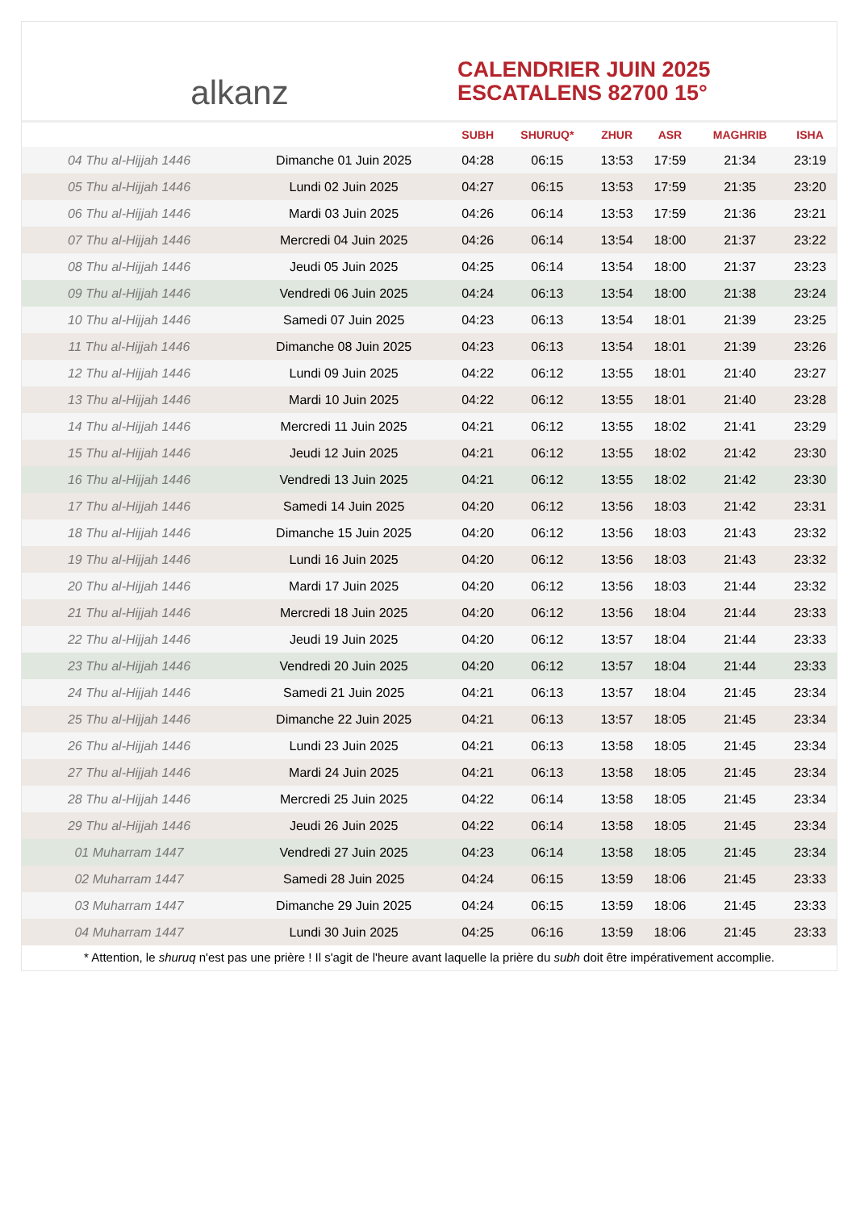alkanz
CALENDRIER JUIN 2025
ESCATALENS 82700 15°
| | | SUBH | SHURUQ* | ZHUR | ASR | MAGHRIB | ISHA |
| --- | --- | --- | --- | --- | --- | --- | --- |
| 04 Thu al-Hijjah 1446 | Dimanche 01 Juin 2025 | 04:28 | 06:15 | 13:53 | 17:59 | 21:34 | 23:19 |
| 05 Thu al-Hijjah 1446 | Lundi 02 Juin 2025 | 04:27 | 06:15 | 13:53 | 17:59 | 21:35 | 23:20 |
| 06 Thu al-Hijjah 1446 | Mardi 03 Juin 2025 | 04:26 | 06:14 | 13:53 | 17:59 | 21:36 | 23:21 |
| 07 Thu al-Hijjah 1446 | Mercredi 04 Juin 2025 | 04:26 | 06:14 | 13:54 | 18:00 | 21:37 | 23:22 |
| 08 Thu al-Hijjah 1446 | Jeudi 05 Juin 2025 | 04:25 | 06:14 | 13:54 | 18:00 | 21:37 | 23:23 |
| 09 Thu al-Hijjah 1446 | Vendredi 06 Juin 2025 | 04:24 | 06:13 | 13:54 | 18:00 | 21:38 | 23:24 |
| 10 Thu al-Hijjah 1446 | Samedi 07 Juin 2025 | 04:23 | 06:13 | 13:54 | 18:01 | 21:39 | 23:25 |
| 11 Thu al-Hijjah 1446 | Dimanche 08 Juin 2025 | 04:23 | 06:13 | 13:54 | 18:01 | 21:39 | 23:26 |
| 12 Thu al-Hijjah 1446 | Lundi 09 Juin 2025 | 04:22 | 06:12 | 13:55 | 18:01 | 21:40 | 23:27 |
| 13 Thu al-Hijjah 1446 | Mardi 10 Juin 2025 | 04:22 | 06:12 | 13:55 | 18:01 | 21:40 | 23:28 |
| 14 Thu al-Hijjah 1446 | Mercredi 11 Juin 2025 | 04:21 | 06:12 | 13:55 | 18:02 | 21:41 | 23:29 |
| 15 Thu al-Hijjah 1446 | Jeudi 12 Juin 2025 | 04:21 | 06:12 | 13:55 | 18:02 | 21:42 | 23:30 |
| 16 Thu al-Hijjah 1446 | Vendredi 13 Juin 2025 | 04:21 | 06:12 | 13:55 | 18:02 | 21:42 | 23:30 |
| 17 Thu al-Hijjah 1446 | Samedi 14 Juin 2025 | 04:20 | 06:12 | 13:56 | 18:03 | 21:42 | 23:31 |
| 18 Thu al-Hijjah 1446 | Dimanche 15 Juin 2025 | 04:20 | 06:12 | 13:56 | 18:03 | 21:43 | 23:32 |
| 19 Thu al-Hijjah 1446 | Lundi 16 Juin 2025 | 04:20 | 06:12 | 13:56 | 18:03 | 21:43 | 23:32 |
| 20 Thu al-Hijjah 1446 | Mardi 17 Juin 2025 | 04:20 | 06:12 | 13:56 | 18:03 | 21:44 | 23:32 |
| 21 Thu al-Hijjah 1446 | Mercredi 18 Juin 2025 | 04:20 | 06:12 | 13:56 | 18:04 | 21:44 | 23:33 |
| 22 Thu al-Hijjah 1446 | Jeudi 19 Juin 2025 | 04:20 | 06:12 | 13:57 | 18:04 | 21:44 | 23:33 |
| 23 Thu al-Hijjah 1446 | Vendredi 20 Juin 2025 | 04:20 | 06:12 | 13:57 | 18:04 | 21:44 | 23:33 |
| 24 Thu al-Hijjah 1446 | Samedi 21 Juin 2025 | 04:21 | 06:13 | 13:57 | 18:04 | 21:45 | 23:34 |
| 25 Thu al-Hijjah 1446 | Dimanche 22 Juin 2025 | 04:21 | 06:13 | 13:57 | 18:05 | 21:45 | 23:34 |
| 26 Thu al-Hijjah 1446 | Lundi 23 Juin 2025 | 04:21 | 06:13 | 13:58 | 18:05 | 21:45 | 23:34 |
| 27 Thu al-Hijjah 1446 | Mardi 24 Juin 2025 | 04:21 | 06:13 | 13:58 | 18:05 | 21:45 | 23:34 |
| 28 Thu al-Hijjah 1446 | Mercredi 25 Juin 2025 | 04:22 | 06:14 | 13:58 | 18:05 | 21:45 | 23:34 |
| 29 Thu al-Hijjah 1446 | Jeudi 26 Juin 2025 | 04:22 | 06:14 | 13:58 | 18:05 | 21:45 | 23:34 |
| 01 Muharram 1447 | Vendredi 27 Juin 2025 | 04:23 | 06:14 | 13:58 | 18:05 | 21:45 | 23:34 |
| 02 Muharram 1447 | Samedi 28 Juin 2025 | 04:24 | 06:15 | 13:59 | 18:06 | 21:45 | 23:33 |
| 03 Muharram 1447 | Dimanche 29 Juin 2025 | 04:24 | 06:15 | 13:59 | 18:06 | 21:45 | 23:33 |
| 04 Muharram 1447 | Lundi 30 Juin 2025 | 04:25 | 06:16 | 13:59 | 18:06 | 21:45 | 23:33 |
* Attention, le shuruq n'est pas une prière ! Il s'agit de l'heure avant laquelle la prière du subh doit être impérativement accomplie.